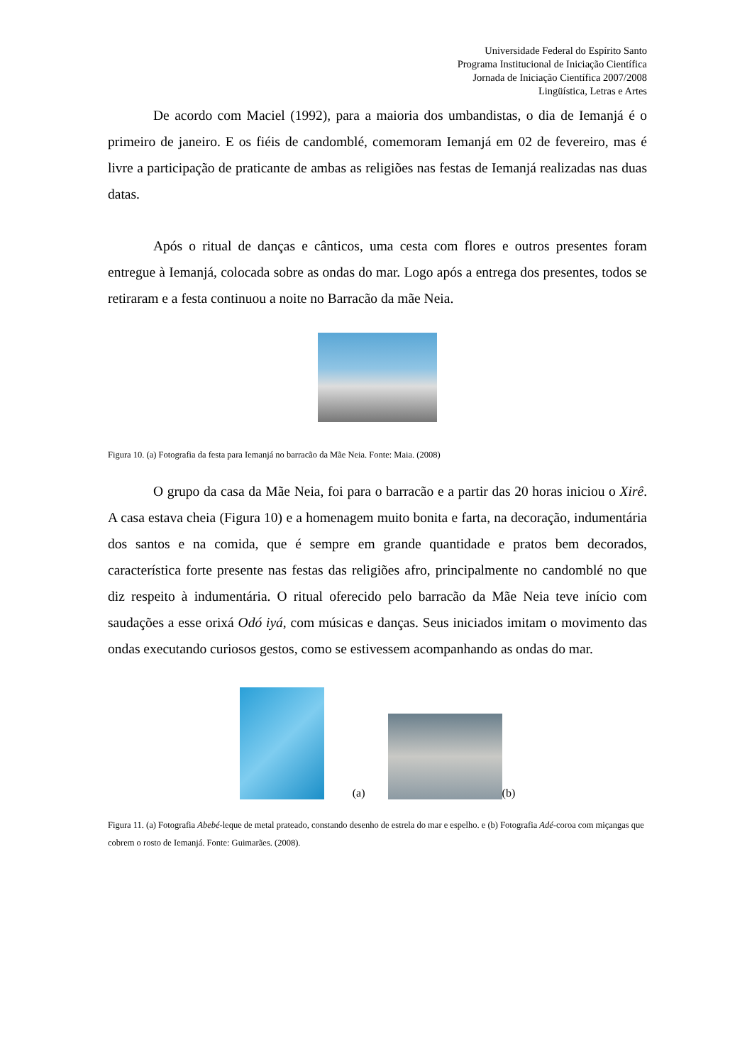Universidade Federal do Espírito Santo
Programa Institucional de Iniciação Científica
Jornada de Iniciação Científica 2007/2008
Lingüística, Letras e Artes
De acordo com Maciel (1992), para a maioria dos umbandistas, o dia de Iemanjá é o primeiro de janeiro. E os fiéis de candomblé, comemoram Iemanjá em 02 de fevereiro, mas é livre a participação de praticante de ambas as religiões nas festas de Iemanjá realizadas nas duas datas.
Após o ritual de danças e cânticos, uma cesta com flores e outros presentes foram entregue à Iemanjá, colocada sobre as ondas do mar. Logo após a entrega dos presentes, todos se retiraram e a festa continuou a noite no Barracão da mãe Neia.
Figura 10. (a) Fotografia da festa para Iemanjá no barracão da Mãe Neia. Fonte: Maia. (2008)
O grupo da casa da Mãe Neia, foi para o barracão e a partir das 20 horas iniciou o Xirê. A casa estava cheia (Figura 10) e a homenagem muito bonita e farta, na decoração, indumentária dos santos e na comida, que é sempre em grande quantidade e pratos bem decorados, característica forte presente nas festas das religiões afro, principalmente no candomblé no que diz respeito à indumentária. O ritual oferecido pelo barracão da Mãe Neia teve início com saudações a esse orixá Odó iyá, com músicas e danças. Seus iniciados imitam o movimento das ondas executando curiosos gestos, como se estivessem acompanhando as ondas do mar.
(a)
(b)
Figura 11. (a) Fotografia Abebé-leque de metal prateado, constando desenho de estrela do mar e espelho. e (b) Fotografia Adé-coroa com miçangas que cobrem o rosto de Iemanjá. Fonte: Guimarães. (2008).